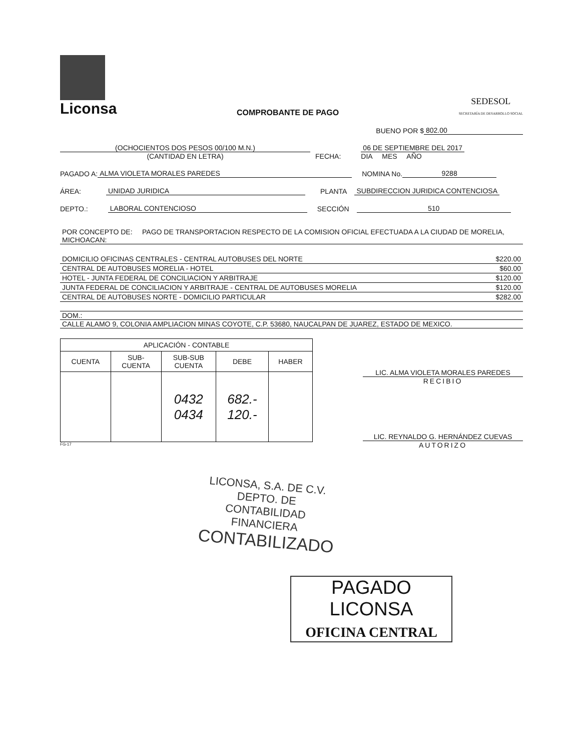Liconsa
COMPROBANTE DE PAGO
SEDESOL
SECRETARÍA DE DESARROLLO SOCIAL
BUENO POR $ 802.00
(OCHOCIENTOS DOS PESOS 00/100 M.N.)
(CANTIDAD EN LETRA)
FECHA:
06 DE SEPTIEMBRE DEL 2017
DIA MES AÑO
PAGADO A: ALMA VIOLETA MORALES PAREDES NOMINA No. 9288
ÁREA: UNIDAD JURIDICA PLANTA SUBDIRECCION JURIDICA CONTENCIOSA
DEPTO.: LABORAL CONTENCIOSO SECCIÓN 510
POR CONCEPTO DE: PAGO DE TRANSPORTACION RESPECTO DE LA COMISION OFICIAL EFECTUADA A LA CIUDAD DE MORELIA, MICHOACAN:
| DOMICILIO OFICINAS CENTRALES - CENTRAL AUTOBUSES DEL NORTE | $220.00 |
| CENTRAL DE AUTOBUSES MORELIA - HOTEL | $60.00 |
| HOTEL - JUNTA FEDERAL DE CONCILIACION Y ARBITRAJE | $120.00 |
| JUNTA FEDERAL DE CONCILIACION Y ARBITRAJE - CENTRAL DE AUTOBUSES MORELIA | $120.00 |
| CENTRAL DE AUTOBUSES NORTE - DOMICILIO PARTICULAR | $282.00 |
DOM.:
CALLE ALAMO 9, COLONIA AMPLIACION MINAS COYOTE, C.P. 53680, NAUCALPAN DE JUAREZ, ESTADO DE MEXICO.
| APLICACIÓN - CONTABLE | | | | |
| --- | --- | --- | --- | --- |
| CUENTA | SUB- CUENTA | SUB-SUB CUENTA | DEBE | HABER |
| | | 0432 0434 | 682.- 120.- | |
FG-17
LIC. ALMA VIOLETA MORALES PAREDES
RECIBIO
LIC. REYNALDO G. HERNÁNDEZ CUEVAS
AUTORIZO
LICONSA, S.A. DE C.V.
DEPTO. DE CONTABILIDAD
FINANCIERA
CONTABILIZADO
PAGADO LICONSA
OFICINA CENTRAL